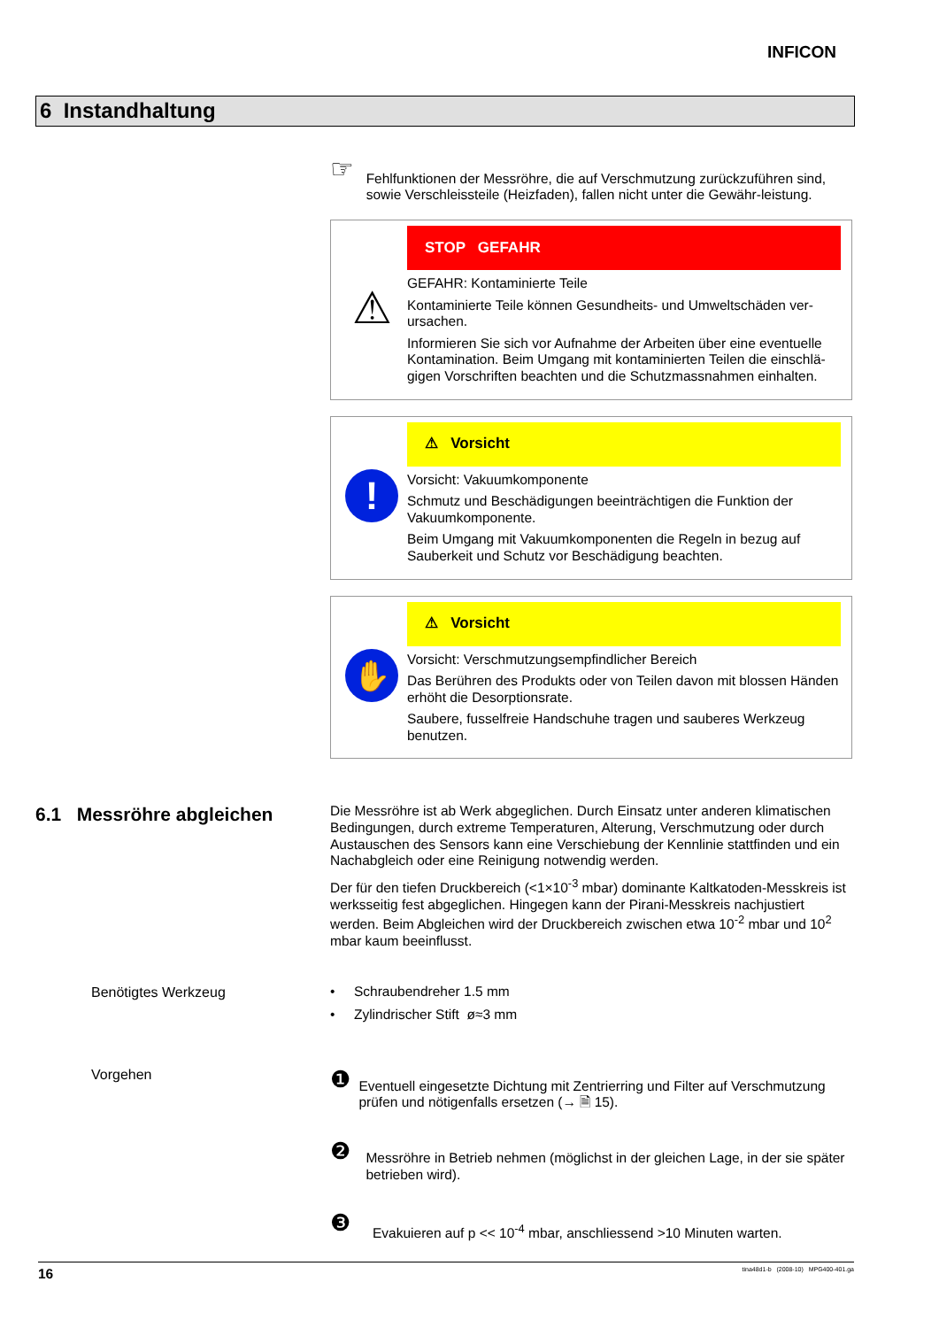INFICON
6 Instandhaltung
☞
Fehlfunktionen der Messröhre, die auf Verschmutzung zurückzuführen sind, sowie Verschleissteile (Heizfaden), fallen nicht unter die Gewähr-leistung.
⚠
STOP GEFAHR
GEFAHR: Kontaminierte Teile
Kontaminierte Teile können Gesundheits- und Umweltschäden ver-ursachen.
Informieren Sie sich vor Aufnahme der Arbeiten über eine eventuelle Kontamination. Beim Umgang mit kontaminierten Teilen die einschlä-gigen Vorschriften beachten und die Schutzmassnahmen einhalten.
!
⚠ Vorsicht
Vorsicht: Vakuumkomponente
Schmutz und Beschädigungen beeinträchtigen die Funktion der Vakuumkomponente.
Beim Umgang mit Vakuumkomponenten die Regeln in bezug auf Sauberkeit und Schutz vor Beschädigung beachten.
✋
⚠ Vorsicht
Vorsicht: Verschmutzungsempfindlicher Bereich
Das Berühren des Produkts oder von Teilen davon mit blossen Händen erhöht die Desorptionsrate.
Saubere, fusselfreie Handschuhe tragen und sauberes Werkzeug benutzen.
6.1 Messröhre abgleichen
Die Messröhre ist ab Werk abgeglichen. Durch Einsatz unter anderen klimatischen Bedingungen, durch extreme Temperaturen, Alterung, Verschmutzung oder durch Austauschen des Sensors kann eine Verschiebung der Kennlinie stattfinden und ein Nachabgleich oder eine Reinigung notwendig werden.
Der für den tiefen Druckbereich (<1×10<sup>-3</sup> mbar) dominante Kaltkatoden-Messkreis ist werksseitig fest abgeglichen. Hingegen kann der Pirani-Messkreis nachjustiert werden. Beim Abgleichen wird der Druckbereich zwischen etwa 10<sup>-2</sup> mbar und 10<sup>2</sup> mbar kaum beeinflusst.
Benötigtes Werkzeug • Schraubendreher 1.5 mm
• Zylindrischer Stift ø≈3 mm
Vorgehen
❶
Eventuell eingesetzte Dichtung mit Zentrierring und Filter auf Verschmutzung prüfen und nötigenfalls ersetzen (→ 🗎 15).
❷
Messröhre in Betrieb nehmen (möglichst in der gleichen Lage, in der sie später betrieben wird).
❸
Evakuieren auf p << 10<sup>-4</sup> mbar, anschliessend >10 Minuten warten.
16 tina48d1-b (2008-10) MPG400-401.ga